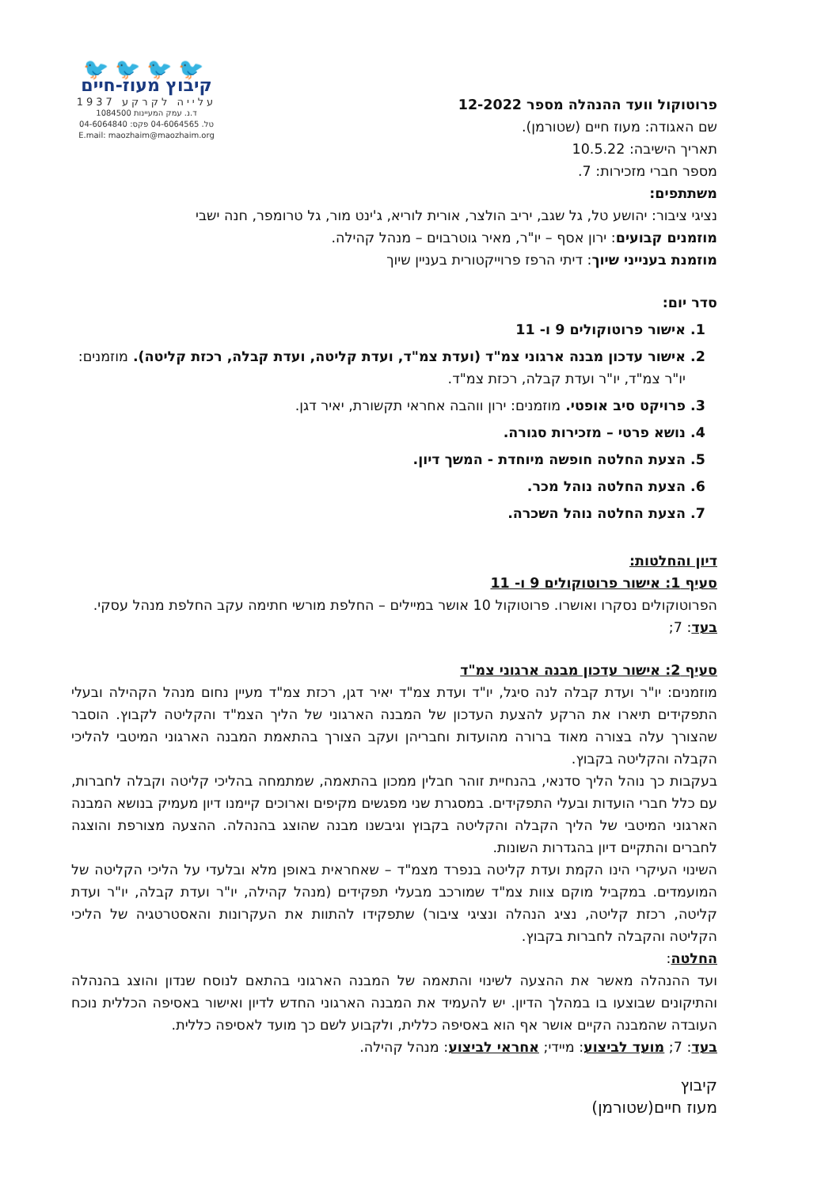פרוטוקול וועד ההנהלה מספר 12-2022
שם האגודה: מעוז חיים (שטורמן).
תאריך הישיבה: 10.5.22
מספר חברי מזכירות: 7.
משתתפים:
🐦🐦🐦🐦
קיבוץ מעוז-חיים
עלייה לקרקע 1937
ד.נ. עמק המעיינות 1084500
טל. 04-6064565 פקס: 04-6064840
E.mail: maozhaim@maozhaim.org
נציגי ציבור: יהושע טל, גל שגב, יריב הולצר, אורית לוריא, ג'ינט מור, גל טרומפר, חנה ישבי
מוזמנים קבועים: ירון אסף – יו"ר, מאיר גוטרבוים – מנהל קהילה.
מוזמנת בענייני שיוך: דיתי הרפז פרוייקטורית בעניין שיוך
סדר יום:
1. אישור פרוטוקולים 9 ו- 11
2. אישור עדכון מבנה ארגוני צמ"ד (ועדת צמ"ד, ועדת קליטה, ועדת קבלה, רכזת קליטה). מוזמנים: יו"ר צמ"ד, יו"ר ועדת קבלה, רכזת צמ"ד.
3. פרויקט סיב אופטי. מוזמנים: ירון ווהבה אחראי תקשורת, יאיר דגן.
4. נושא פרטי – מזכירות סגורה.
5. הצעת החלטה חופשה מיוחדת - המשך דיון.
6. הצעת החלטה נוהל מכר.
7. הצעת החלטה נוהל השכרה.
דיון והחלטות:
סעיף 1: אישור פרוטוקולים 9 ו- 11
הפרוטוקולים נסקרו ואושרו. פרוטוקול 10 אושר במיילים – החלפת מורשי חתימה עקב החלפת מנהל עסקי.
בעד: 7;
סעיף 2: אישור עדכון מבנה ארגוני צמ"ד
מוזמנים: יו"ר ועדת קבלה לנה סיגל, יו"ד ועדת צמ"ד יאיר דגן, רכזת צמ"ד מעיין נחום מנהל הקהילה ובעלי התפקידים תיארו את הרקע להצעת העדכון של המבנה הארגוני של הליך הצמ"ד והקליטה לקבוץ. הוסבר שהצורך עלה בצורה מאוד ברורה מהועדות וחבריהן ועקב הצורך בהתאמת המבנה הארגוני המיטבי להליכי הקבלה והקליטה בקבוץ.
בעקבות כך נוהל הליך סדנאי, בהנחיית זוהר חבלין ממכון בהתאמה, שמתמחה בהליכי קליטה וקבלה לחברות, עם כלל חברי הועדות ובעלי התפקידים. במסגרת שני מפגשים מקיפים וארוכים קיימנו דיון מעמיק בנושא המבנה הארגוני המיטבי של הליך הקבלה והקליטה בקבוץ וגיבשנו מבנה שהוצג בהנהלה. ההצעה מצורפת והוצגה לחברים והתקיים דיון בהגדרות השונות.
השינוי העיקרי הינו הקמת ועדת קליטה בנפרד מצמ"ד – שאחראית באופן מלא ובלעדי על הליכי הקליטה של המועמדים. במקביל מוקם צוות צמ"ד שמורכב מבעלי תפקידים (מנהל קהילה, יו"ר ועדת קבלה, יו"ר ועדת קליטה, רכזת קליטה, נציג הנהלה ונציגי ציבור) שתפקידו להתוות את העקרונות והאסטרטגיה של הליכי הקליטה והקבלה לחברות בקבוץ.
החלטה:
ועד ההנהלה מאשר את ההצעה לשינוי והתאמה של המבנה הארגוני בהתאם לנוסח שנדון והוצג בהנהלה והתיקונים שבוצעו בו במהלך הדיון. יש להעמיד את המבנה הארגוני החדש לדיון ואישור באסיפה הכללית נוכח העובדה שהמבנה הקיים אושר אף הוא באסיפה כללית, ולקבוע לשם כך מועד לאסיפה כללית.
בעד: 7; מועד לביצוע: מיידי; אחראי לביצוע: מנהל קהילה.
קיבוץ
מעוז חיים(שטורמן)